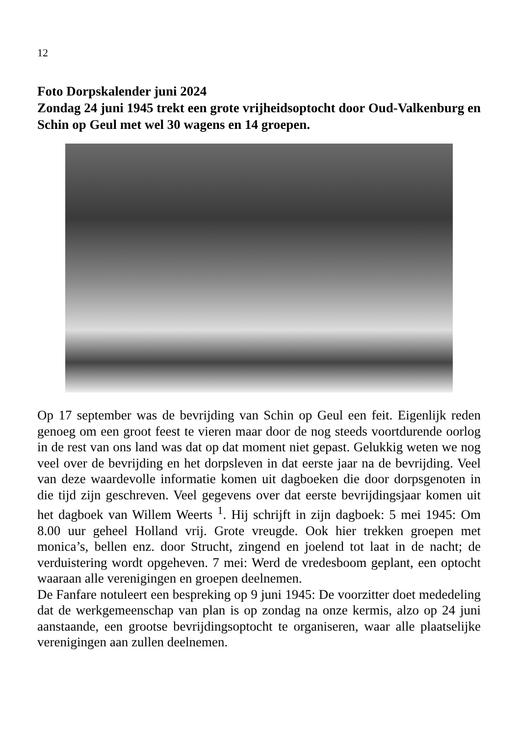12
Foto Dorpskalender juni 2024
Zondag 24 juni 1945 trekt een grote vrijheidsoptocht door Oud-Valkenburg en Schin op Geul met wel 30 wagens en 14 groepen.
Op 17 september was de bevrijding van Schin op Geul een feit. Eigenlijk reden genoeg om een groot feest te vieren maar door de nog steeds voortdurende oorlog in de rest van ons land was dat op dat moment niet gepast. Gelukkig weten we nog veel over de bevrijding en het dorpsleven in dat eerste jaar na de bevrijding. Veel van deze waardevolle informatie komen uit dagboeken die door dorpsgenoten in die tijd zijn geschreven. Veel gegevens over dat eerste bevrijdingsjaar komen uit het dagboek van Willem Weerts <sup>1</sup>. Hij schrijft in zijn dagboek: 5 mei 1945: Om 8.00 uur geheel Holland vrij. Grote vreugde. Ook hier trekken groepen met monica’s, bellen enz. door Strucht, zingend en joelend tot laat in de nacht; de verduistering wordt opgeheven. 7 mei: Werd de vredesboom geplant, een optocht waaraan alle verenigingen en groepen deelnemen.
De Fanfare notuleert een bespreking op 9 juni 1945: De voorzitter doet mededeling dat de werkgemeenschap van plan is op zondag na onze kermis, alzo op 24 juni aanstaande, een grootse bevrijdingsoptocht te organiseren, waar alle plaatselijke verenigingen aan zullen deelnemen.